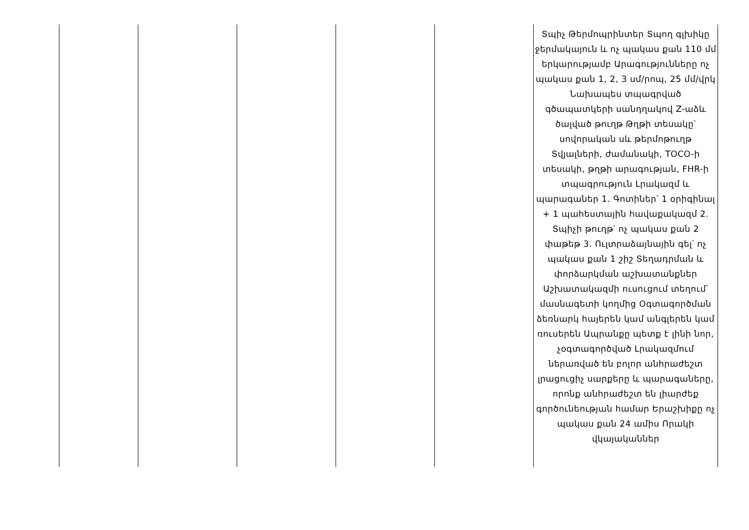| | | | | | Տպիչ Թերմոպրինտեր Տպող գլխիկը ջերմակայուն և ոչ պակաս քան 110 մմ երկարությամբ Արագությունները ոչ պակաս քան 1, 2, 3 սմ/րոպ, 25 մմ/վրկ Նախապես տպագրված գծապատկերի սանդղակով Z-աձև ծալված թուղթ Թղթի տեսակը՝ սովորական սև թերմոթուղթ Տվյալների, ժամանակի, TOCO-ի տեսակի, թղթի արագության, FHR-ի տպագրություն Լրակազմ և պարագաներ 1. Գոտիներ՝ 1 օրիգինալ + 1 պահեստային հավաքակազմ 2. Տպիչի թուղթ՝ ոչ պակաս քան 2 փաթեթ 3. Ուլտրաձայնային գել՝ ոչ պակաս քան 1 շիշ Տեղադրման և փորձարկման աշխատանքներ Աշխատակազմի ուսուցում տեղում՝ մասնագետի կողմից Օգտագործման ձեռնարկ հայերեն կամ անգլերեն կամ ռուսերեն Ապրանքը պետք է լինի նոր, չօգտագործված Լրակազմում ներառված են բոլոր անհրաժեշտ լրացուցիչ սարքերը և պարագաները, որոնք անհրաժեշտ են լիարժեք գործունեության համար Երաշխիքը ոչ պակաս քան 24 ամիս Որակի վկայականներ |